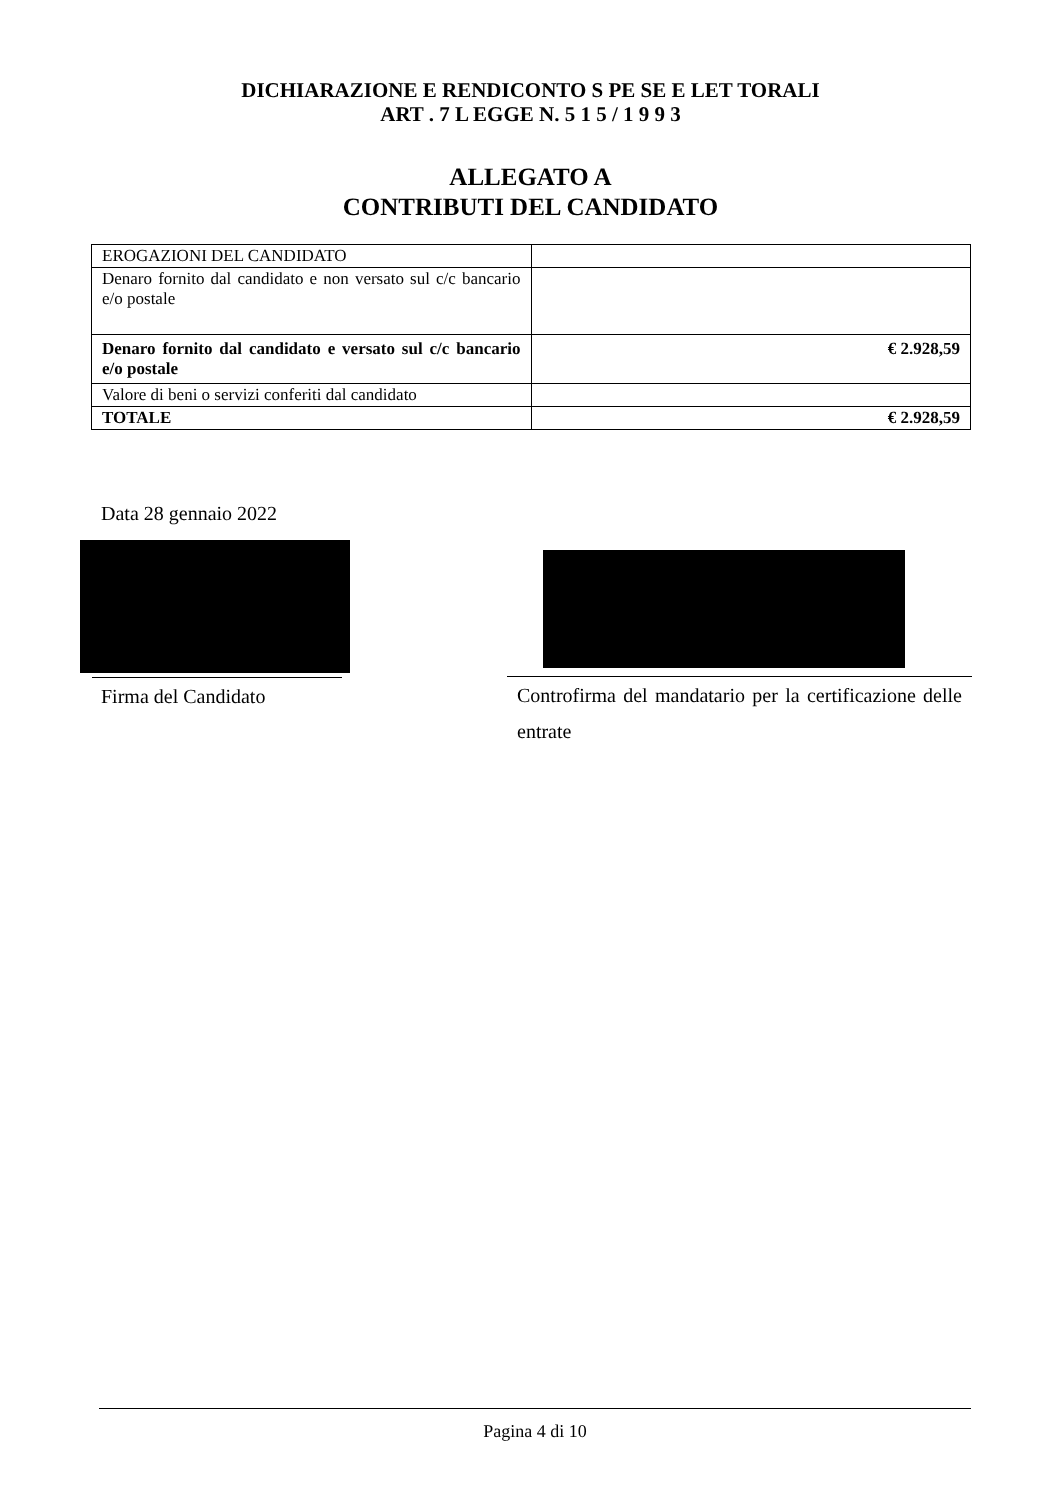DICHIARAZIONE E RENDICONTO S PE SE E LET TORALI
ART . 7 L EGGE N. 5 1 5 / 1 9 9 3
ALLEGATO A
CONTRIBUTI DEL CANDIDATO
| EROGAZIONI DEL CANDIDATO | |
| Denaro fornito dal candidato e non versato sul c/c bancario e/o postale | |
| Denaro fornito dal candidato e versato sul c/c bancario e/o postale | € 2.928,59 |
| Valore di beni o servizi conferiti dal candidato | |
| TOTALE | € 2.928,59 |
Data 28 gennaio 2022
Firma del Candidato Controfirma del mandatario per la certificazione delle entrate
Pagina 4 di 10